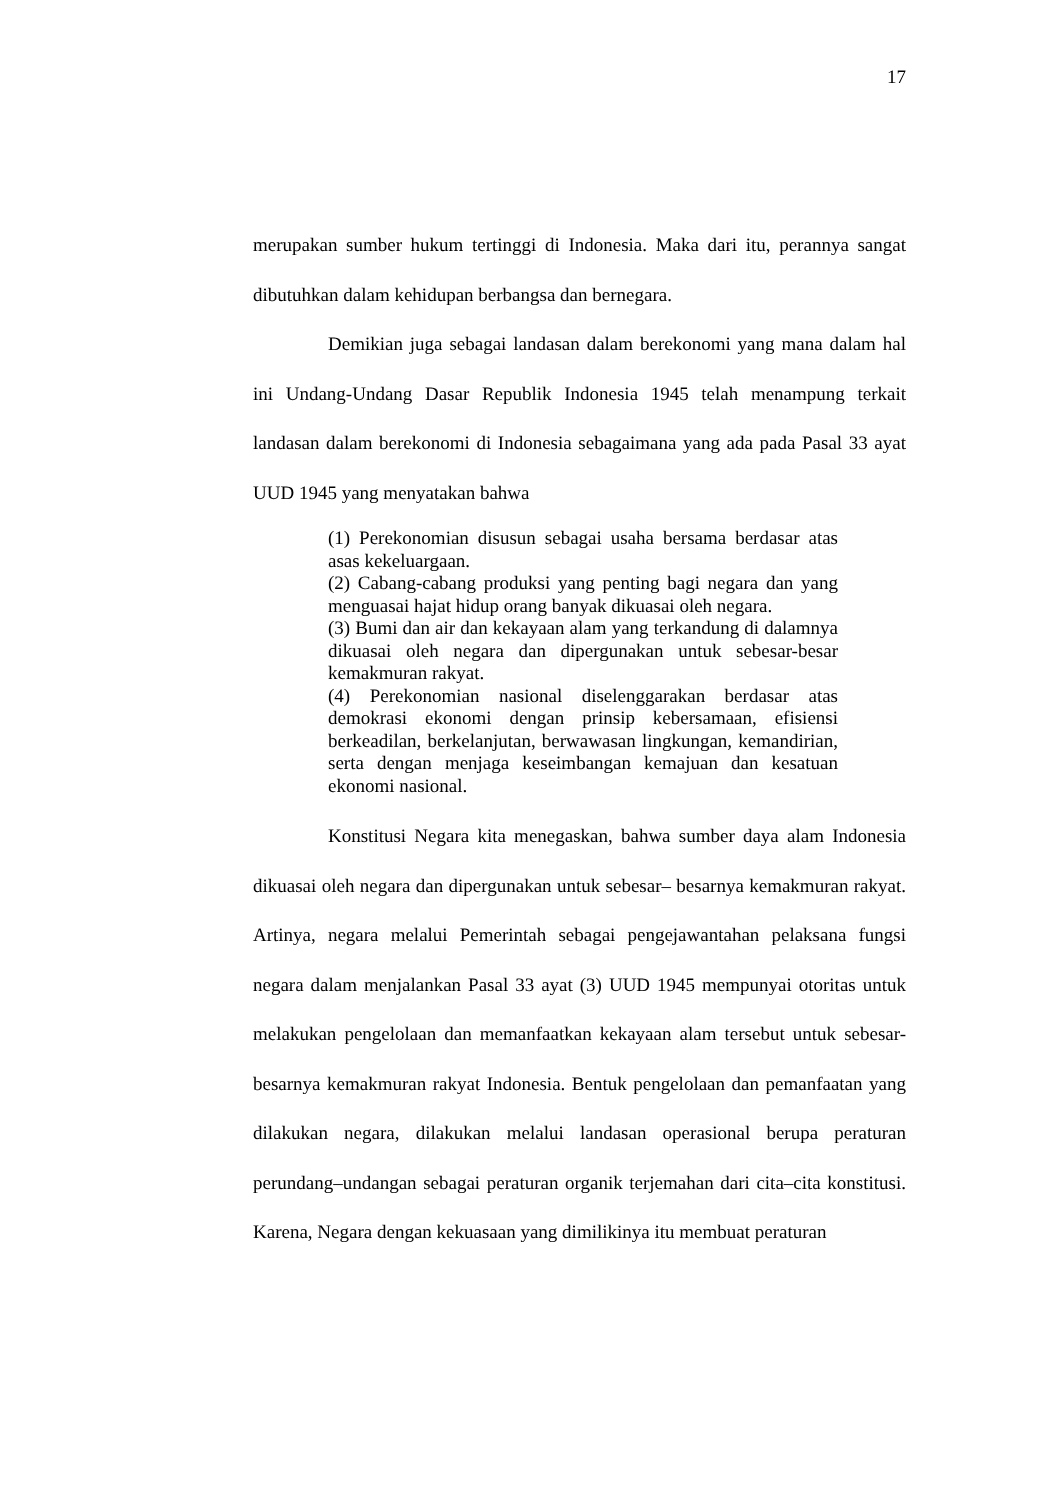17
merupakan sumber hukum tertinggi di Indonesia. Maka dari itu, perannya sangat dibutuhkan dalam kehidupan berbangsa dan bernegara.
Demikian juga sebagai landasan dalam berekonomi yang mana dalam hal ini Undang-Undang Dasar Republik Indonesia 1945 telah menampung terkait landasan dalam berekonomi di Indonesia sebagaimana yang ada pada Pasal 33 ayat UUD 1945 yang menyatakan bahwa
(1) Perekonomian disusun sebagai usaha bersama berdasar atas asas kekeluargaan.
(2) Cabang-cabang produksi yang penting bagi negara dan yang menguasai hajat hidup orang banyak dikuasai oleh negara.
(3) Bumi dan air dan kekayaan alam yang terkandung di dalamnya dikuasai oleh negara dan dipergunakan untuk sebesar-besar kemakmuran rakyat.
(4) Perekonomian nasional diselenggarakan berdasar atas demokrasi ekonomi dengan prinsip kebersamaan, efisiensi berkeadilan, berkelanjutan, berwawasan lingkungan, kemandirian, serta dengan menjaga keseimbangan kemajuan dan kesatuan ekonomi nasional.
Konstitusi Negara kita menegaskan, bahwa sumber daya alam Indonesia dikuasai oleh negara dan dipergunakan untuk sebesar– besarnya kemakmuran rakyat. Artinya, negara melalui Pemerintah sebagai pengejawantahan pelaksana fungsi negara dalam menjalankan Pasal 33 ayat (3) UUD 1945 mempunyai otoritas untuk melakukan pengelolaan dan memanfaatkan kekayaan alam tersebut untuk sebesar-besarnya kemakmuran rakyat Indonesia. Bentuk pengelolaan dan pemanfaatan yang dilakukan negara, dilakukan melalui landasan operasional berupa peraturan perundang–undangan sebagai peraturan organik terjemahan dari cita–cita konstitusi. Karena, Negara dengan kekuasaan yang dimilikinya itu membuat peraturan